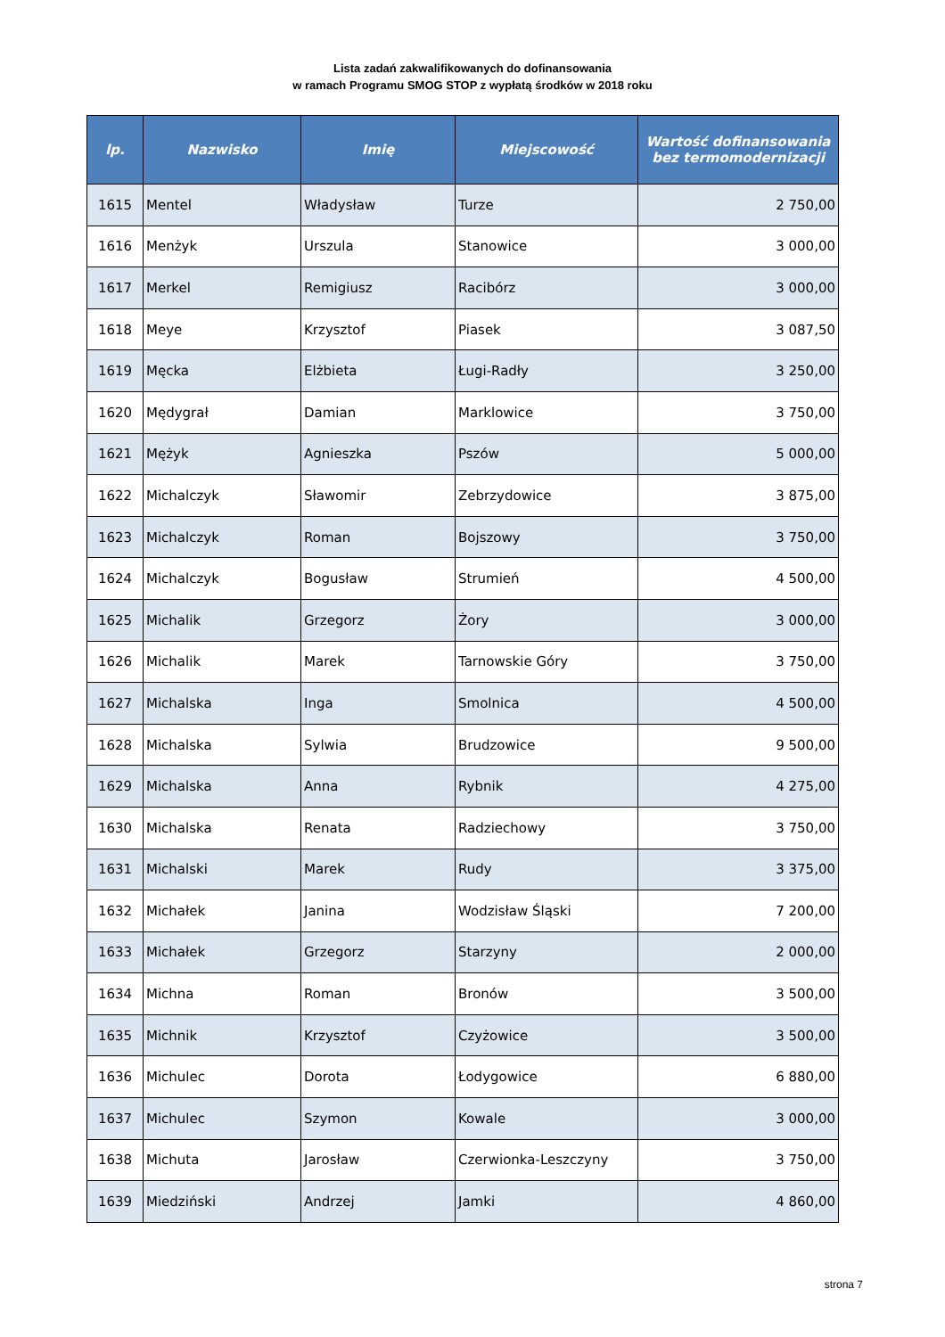Lista zadań zakwalifikowanych do dofinansowania
w ramach Programu SMOG STOP z wypłatą środków w 2018 roku
| lp. | Nazwisko | Imię | Miejscowość | Wartość dofinansowania bez termomodernizacji |
| --- | --- | --- | --- | --- |
| 1615 | Mentel | Władysław | Turze | 2 750,00 |
| 1616 | Menżyk | Urszula | Stanowice | 3 000,00 |
| 1617 | Merkel | Remigiusz | Racibórz | 3 000,00 |
| 1618 | Meye | Krzysztof | Piasek | 3 087,50 |
| 1619 | Męcka | Elżbieta | Ługi-Radły | 3 250,00 |
| 1620 | Mędygrał | Damian | Marklowice | 3 750,00 |
| 1621 | Mężyk | Agnieszka | Pszów | 5 000,00 |
| 1622 | Michalczyk | Sławomir | Zebrzydowice | 3 875,00 |
| 1623 | Michalczyk | Roman | Bojszowy | 3 750,00 |
| 1624 | Michalczyk | Bogusław | Strumień | 4 500,00 |
| 1625 | Michalik | Grzegorz | Żory | 3 000,00 |
| 1626 | Michalik | Marek | Tarnowskie Góry | 3 750,00 |
| 1627 | Michalska | Inga | Smolnica | 4 500,00 |
| 1628 | Michalska | Sylwia | Brudzowice | 9 500,00 |
| 1629 | Michalska | Anna | Rybnik | 4 275,00 |
| 1630 | Michalska | Renata | Radziechowy | 3 750,00 |
| 1631 | Michalski | Marek | Rudy | 3 375,00 |
| 1632 | Michałek | Janina | Wodzisław Śląski | 7 200,00 |
| 1633 | Michałek | Grzegorz | Starzyny | 2 000,00 |
| 1634 | Michna | Roman | Bronów | 3 500,00 |
| 1635 | Michnik | Krzysztof | Czyżowice | 3 500,00 |
| 1636 | Michulec | Dorota | Łodygowice | 6 880,00 |
| 1637 | Michulec | Szymon | Kowale | 3 000,00 |
| 1638 | Michuta | Jarosław | Czerwionka-Leszczyny | 3 750,00 |
| 1639 | Miedziński | Andrzej | Jamki | 4 860,00 |
strona 7